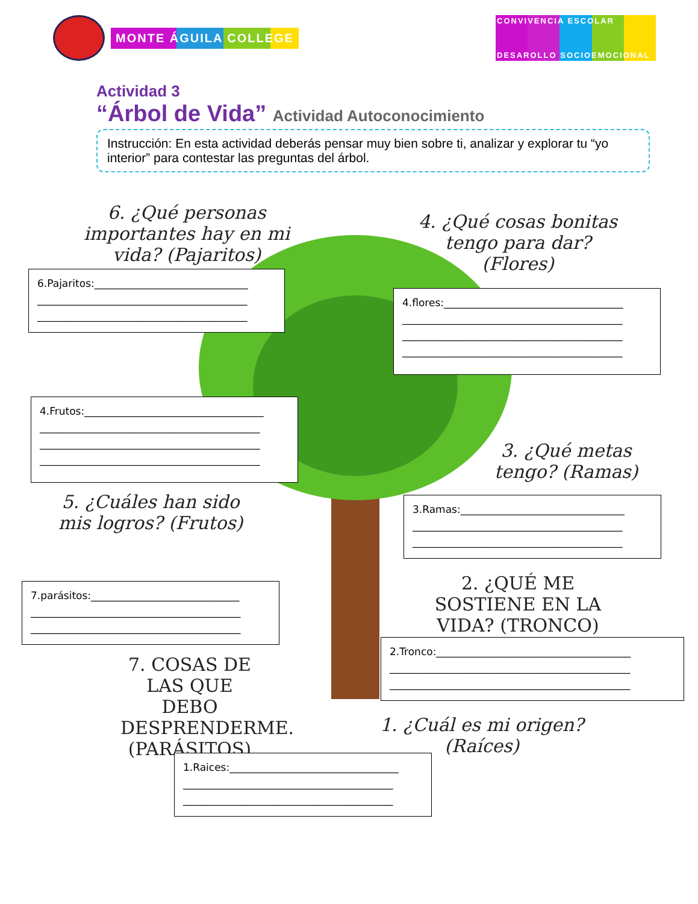MONTE ÁGUILA COLLEGE
CONVIVENCIA ESCOLAR
DESAROLLO SOCIOEMOCIONAL
Actividad 3
“Árbol de Vida” Actividad Autoconocimiento
Instrucción: En esta actividad deberás pensar muy bien sobre ti, analizar y explorar tu “yo interior” para contestar las preguntas del árbol.
6. ¿Qué personas importantes hay en mi vida? (Pajaritos)
4. ¿Qué cosas bonitas tengo para dar? (Flores)
6.Pajaritos:______________________________
_________________________________________
_________________________________________
4.flores:___________________________________
___________________________________________
___________________________________________
___________________________________________
4.Frutos:___________________________________
___________________________________________
___________________________________________
___________________________________________
3. ¿Qué metas tengo? (Ramas)
3.Ramas:________________________________
_________________________________________
_________________________________________
5. ¿Cuáles han sido mis logros? (Frutos)
7.parásitos:_____________________________
_________________________________________
_________________________________________
2. ¿QUÉ ME SOSTIENE EN LA VIDA? (TRONCO)
2.Tronco:______________________________________
_______________________________________________
_______________________________________________
7. COSAS DE LAS QUE DEBO DESPRENDERME. (PARÁSITOS)
1. ¿Cuál es mi origen? (Raíces)
1.Raices:_________________________________
_________________________________________
_________________________________________